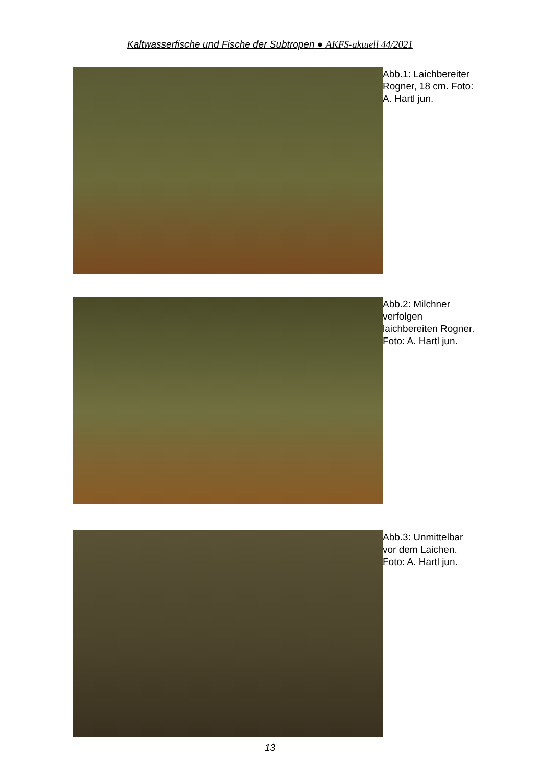Kaltwasserfische und Fische der Subtropen ● AKFS-aktuell 44/2021
Abb.1: Laichbereiter Rogner, 18 cm. Foto: A. Hartl jun.
Abb.2: Milchner verfolgen laichbereiten Rogner. Foto: A. Hartl jun.
Abb.3: Unmittelbar vor dem Laichen. Foto: A. Hartl jun.
13